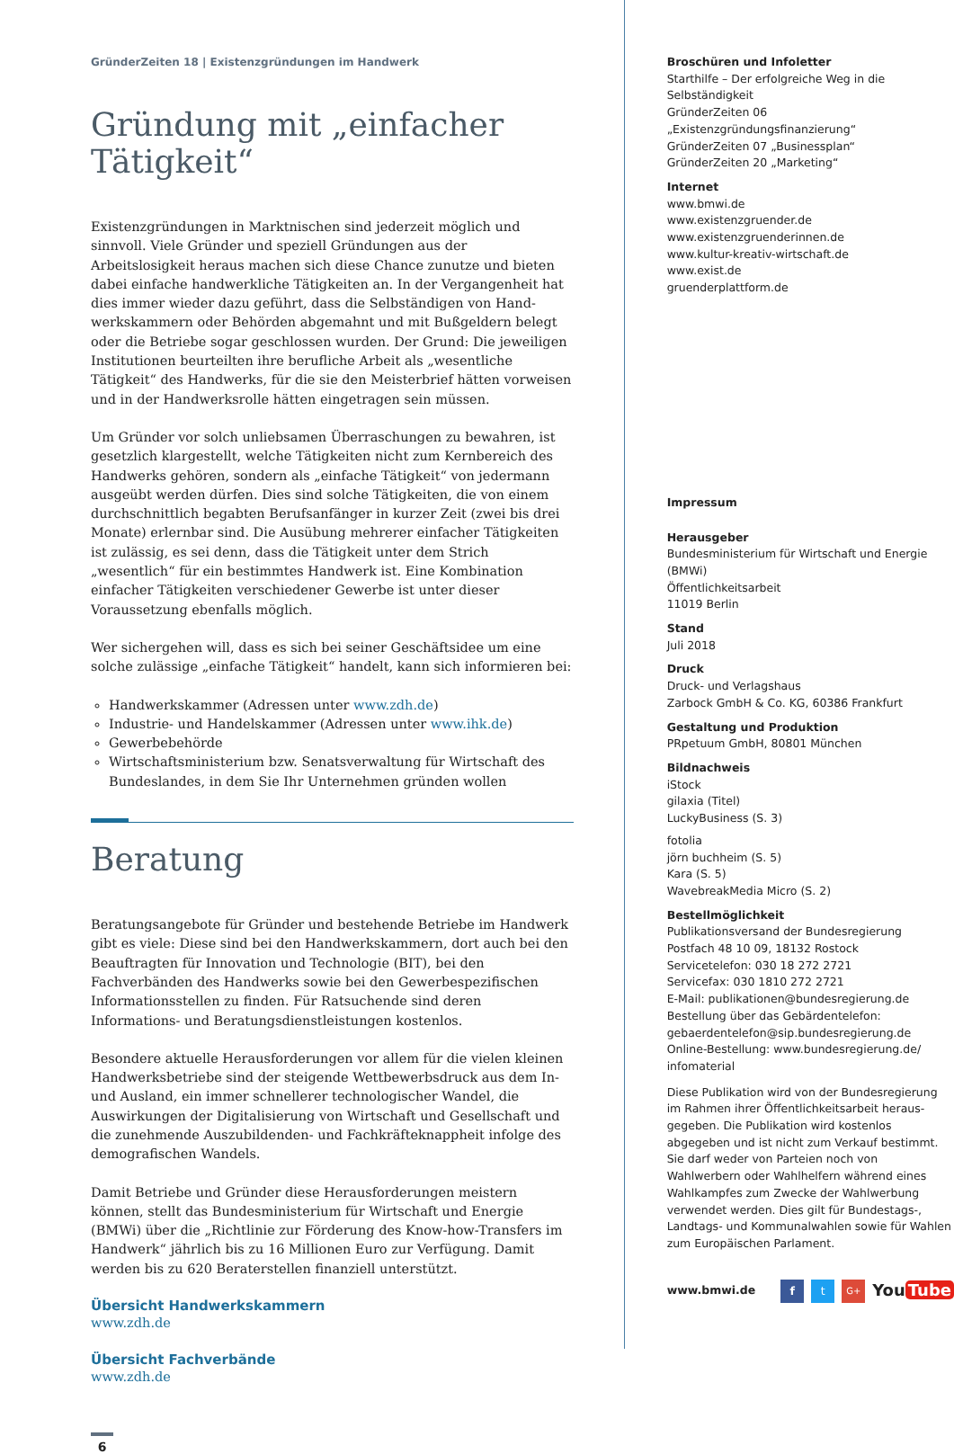GründerZeiten 18 | Existenzgründungen im Handwerk
Gründung mit „einfacher Tätigkeit“
Existenzgründungen in Marktnischen sind jederzeit möglich und sinnvoll. Viele Gründer und speziell Gründungen aus der Arbeitslosigkeit heraus machen sich diese Chance zunutze und bieten dabei einfache handwerkliche Tätigkeiten an. In der Vergangenheit hat dies immer wieder dazu geführt, dass die Selbständigen von Hand­werkskammern oder Behörden abgemahnt und mit Bußgeldern belegt oder die Be­triebe sogar geschlossen wurden. Der Grund: Die jeweiligen Institutionen beurteilten ihre berufliche Arbeit als „wesentliche Tätigkeit“ des Handwerks, für die sie den Meis­terbrief hätten vorweisen und in der Handwerksrolle hätten eingetragen sein müssen.
Um Gründer vor solch unliebsamen Überraschungen zu bewahren, ist gesetzlich klargestellt, welche Tätigkeiten nicht zum Kernbereich des Handwerks gehören, son­dern als „einfache Tätigkeit“ von jedermann ausgeübt werden dürfen. Dies sind solche Tätigkeiten, die von einem durchschnittlich begabten Berufsanfänger in kurzer Zeit (zwei bis drei Monate) erlernbar sind. Die Ausübung mehrerer einfacher Tätigkeiten ist zulässig, es sei denn, dass die Tätigkeit unter dem Strich „wesentlich“ für ein bestimmtes Handwerk ist. Eine Kombination einfacher Tätigkeiten verschiedener Gewerbe ist unter dieser Voraussetzung ebenfalls möglich.
Wer sichergehen will, dass es sich bei seiner Geschäftsidee um eine solche zulässige „einfache Tätigkeit“ handelt, kann sich informieren bei:
Handwerkskammer (Adressen unter www.zdh.de)
Industrie- und Handelskammer (Adressen unter www.ihk.de)
Gewerbebehörde
Wirtschaftsministerium bzw. Senatsverwaltung für Wirtschaft des Bundeslandes, in dem Sie Ihr Unternehmen gründen wollen
Beratung
Beratungsangebote für Gründer und bestehende Betriebe im Handwerk gibt es viele: Diese sind bei den Handwerkskammern, dort auch bei den Beauftragten für Inno­vation und Technologie (BIT), bei den Fachverbänden des Handwerks sowie bei den Gewerbespezifischen Informationsstellen zu finden. Für Ratsuchende sind deren Informations- und Beratungsdienstleistungen kostenlos.
Besondere aktuelle Herausforderungen vor allem für die vielen kleinen Handwerks­betriebe sind der steigende Wettbewerbsdruck aus dem In- und Ausland, ein immer schnellerer technologischer Wandel, die Auswirkungen der Digitalisierung von Wirt­schaft und Gesellschaft und die zunehmende Auszubildenden- und Fachkräfteknapp­heit infolge des demografischen Wandels.
Damit Betriebe und Gründer diese Herausforderungen meistern können, stellt das Bundesministerium für Wirtschaft und Energie (BMWi) über die „Richtlinie zur Förderung des Know-how-Transfers im Handwerk“ jährlich bis zu 16 Millionen Euro zur Verfügung. Damit werden bis zu 620 Beraterstellen finanziell unterstützt.
Übersicht Handwerkskammern
www.zdh.de
Übersicht Fachverbände
www.zdh.de
6
Broschüren und Infoletter
Starthilfe – Der erfolgreiche Weg in die Selbständigkeit
GründerZeiten 06 „Existenzgründungsfinanzierung“
GründerZeiten 07 „Businessplan“
GründerZeiten 20 „Marketing“
Internet
www.bmwi.de
www.existenzgruender.de
www.existenzgruenderinnen.de
www.kultur-kreativ-wirtschaft.de
www.exist.de
gruenderplattform.de
Impressum
Herausgeber
Bundesministerium für Wirtschaft und Energie (BMWi)
Öffentlichkeitsarbeit
11019 Berlin
Stand
Juli 2018
Druck
Druck- und Verlagshaus
Zarbock GmbH & Co. KG, 60386 Frankfurt
Gestaltung und Produktion
PRpetuum GmbH, 80801 München
Bildnachweis
iStock
gilaxia (Titel)
LuckyBusiness (S. 3)
fotolia
jörn buchheim (S. 5)
Kara (S. 5)
WavebreakMedia Micro (S. 2)
Bestellmöglichkeit
Publikationsversand der Bundesregierung
Postfach 48 10 09, 18132 Rostock
Servicetelefon: 030 18 272 2721
Servicefax: 030 1810 272 2721
E-Mail: publikationen@bundesregierung.de
Bestellung über das Gebärdentelefon:
gebaerdentelefon@sip.bundesregierung.de
Online-Bestellung: www.bundesregierung.de/
infomaterial
Diese Publikation wird von der Bundesregierung im Rahmen ihrer Öffentlichkeitsarbeit heraus­gegeben. Die Publikation wird kostenlos abgegeben und ist nicht zum Verkauf bestimmt. Sie darf weder von Parteien noch von Wahlwerbern oder Wahl­helfern während eines Wahlkampfes zum Zwecke der Wahlwerbung verwendet werden. Dies gilt für Bundestags-, Landtags- und Kommunalwahlen sowie für Wahlen zum Europäischen Parlament.
www.bmwi.de f t G+ You Tube